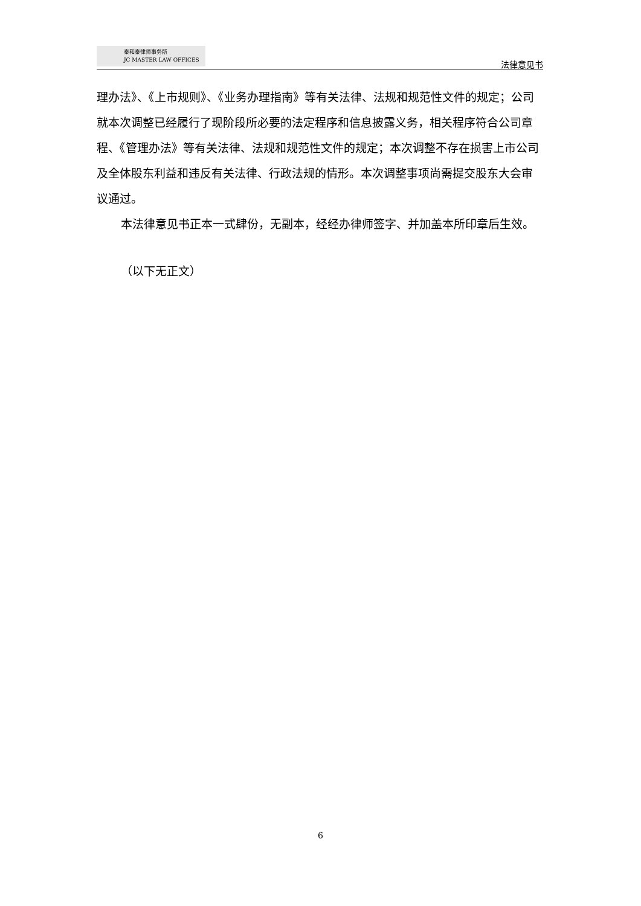泰和泰律师事务所
JC MASTER LAW OFFICES
法律意见书
理办法》、《上市规则》、《业务办理指南》等有关法律、法规和规范性文件的规定；公司就本次调整已经履行了现阶段所必要的法定程序和信息披露义务，相关程序符合公司章程、《管理办法》等有关法律、法规和规范性文件的规定；本次调整不存在损害上市公司及全体股东利益和违反有关法律、行政法规的情形。本次调整事项尚需提交股东大会审议通过。
本法律意见书正本一式肆份，无副本，经经办律师签字、并加盖本所印章后生效。
（以下无正文）
6